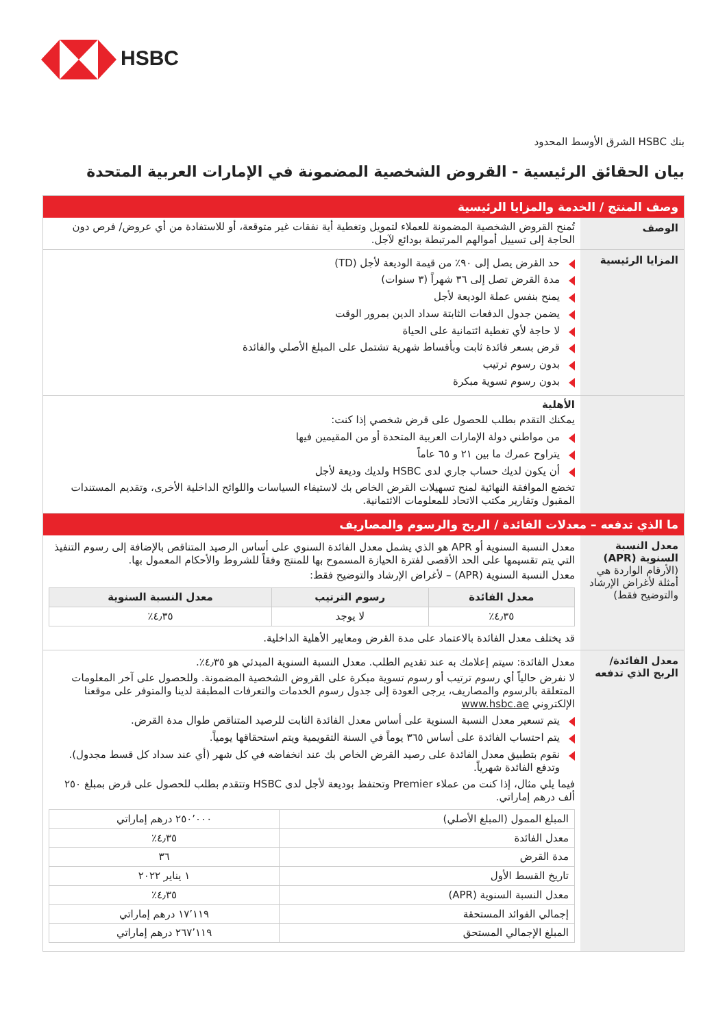HSBC
بنك HSBC الشرق الأوسط المحدود
بيان الحقائق الرئيسية - القروض الشخصية المضمونة في الإمارات العربية المتحدة
| وصف المنتج / الخدمة والمزايا الرئيسية | |
| الوصف | تُمنح القروض الشخصية المضمونة للعملاء لتمويل وتغطية أية نفقات غير متوقعة، أو للاستفادة من أي عروض/ فرص دون الحاجة إلى تسييل أموالهم المرتبطة بودائع لآجل. |
| المزايا الرئيسية | حد القرض يصل إلى ٩٠٪ من قيمة الوديعة لأجل (TD) مدة القرض تصل إلى ٣٦ شهراً (٣ سنوات) يمنح بنفس عملة الوديعة لأجل يضمن جدول الدفعات الثابتة سداد الدين بمرور الوقت لا حاجة لأي تغطية ائتمانية على الحياة قرض بسعر فائدة ثابت وبأقساط شهرية تشتمل على المبلغ الأصلي والفائدة بدون رسوم ترتيب بدون رسوم تسوية مبكرة |
| | الأهلية يمكنك التقدم بطلب للحصول على قرض شخصي إذا كنت: من مواطني دولة الإمارات العربية المتحدة أو من المقيمين فيها يتراوح عمرك ما بين ٢١ و ٦٥ عاماً أن يكون لديك حساب جاري لدى HSBC ولديك وديعة لأجل تخضع الموافقة النهائية لمنح تسهيلات القرض الخاص بك لاستيفاء السياسات واللوائح الداخلية الأخرى، وتقديم المستندات المقبول وتقارير مكتب الاتحاد للمعلومات الائتمانية. |
| ما الذي تدفعه – معدلات الفائدة / الربح والرسوم والمصاريف | |
| معدل النسبة السنوية (APR) (الأرقام الواردة هي أمثلة لأغراض الإرشاد والتوضيح فقط) | معدل النسبة السنوية أو APR هو الذي يشمل معدل الفائدة السنوي على أساس الرصيد المتناقص بالإضافة إلى رسوم التنفيذ التي يتم تقسيمها على الحد الأقصى لفترة الحيازة المسموح بها للمنتج وفقاً للشروط والأحكام المعمول بها. معدل النسبة السنوية (APR) – لأغراض الإرشاد والتوضيح فقط: / معدل الفائدة / رسوم الترتيب / معدل النسبة السنوية / / --- / --- / --- / / ٤٫٣٥٪ / لا يوجد / ٤٫٣٥٪ / قد يختلف معدل الفائدة بالاعتماد على مدة القرض ومعايير الأهلية الداخلية. |
| معدل الفائدة/ الربح الذي تدفعه | معدل الفائدة: سيتم إعلامك به عند تقديم الطلب. معدل النسبة السنوية المبدئي هو ٤٫٣٥٪. لا نفرض حالياً أي رسوم ترتيب أو رسوم تسوية مبكرة على القروض الشخصية المضمونة. وللحصول على آخر المعلومات المتعلقة بالرسوم والمصاريف، يرجى العودة إلى جدول رسوم الخدمات والتعرفات المطبقة لدينا والمتوفر على موقعنا الإلكتروني www.hsbc.ae يتم تسعير معدل النسبة السنوية على أساس معدل الفائدة الثابت للرصيد المتناقص طوال مدة القرض. يتم احتساب الفائدة على أساس ٣٦٥ يوماً في السنة التقويمية ويتم استحقاقها يومياً. نقوم بتطبيق معدل الفائدة على رصيد القرض الخاص بك عند انخفاضه في كل شهر (أي عند سداد كل قسط مجدول). وتدفع الفائدة شهرياً. فيما يلي مثال، إذا كنت من عملاء Premier وتحتفظ بوديعة لأجل لدى HSBC وتتقدم بطلب للحصول على قرض بمبلغ ٢٥٠ ألف درهم إماراتي. / المبلغ الممول (المبلغ الأصلي) / ٢٥٠٬٠٠٠ درهم إماراتي / / معدل الفائدة / ٤٫٣٥٪ / / مدة القرض / ٣٦ / / تاريخ القسط الأول / ١ يناير ٢٠٢٢ / / معدل النسبة السنوية (APR) / ٤٫٣٥٪ / / إجمالي الفوائد المستحقة / ١٧٬١١٩ درهم إماراتي / / المبلغ الإجمالي المستحق / ٢٦٧٬١١٩ درهم إماراتي / |